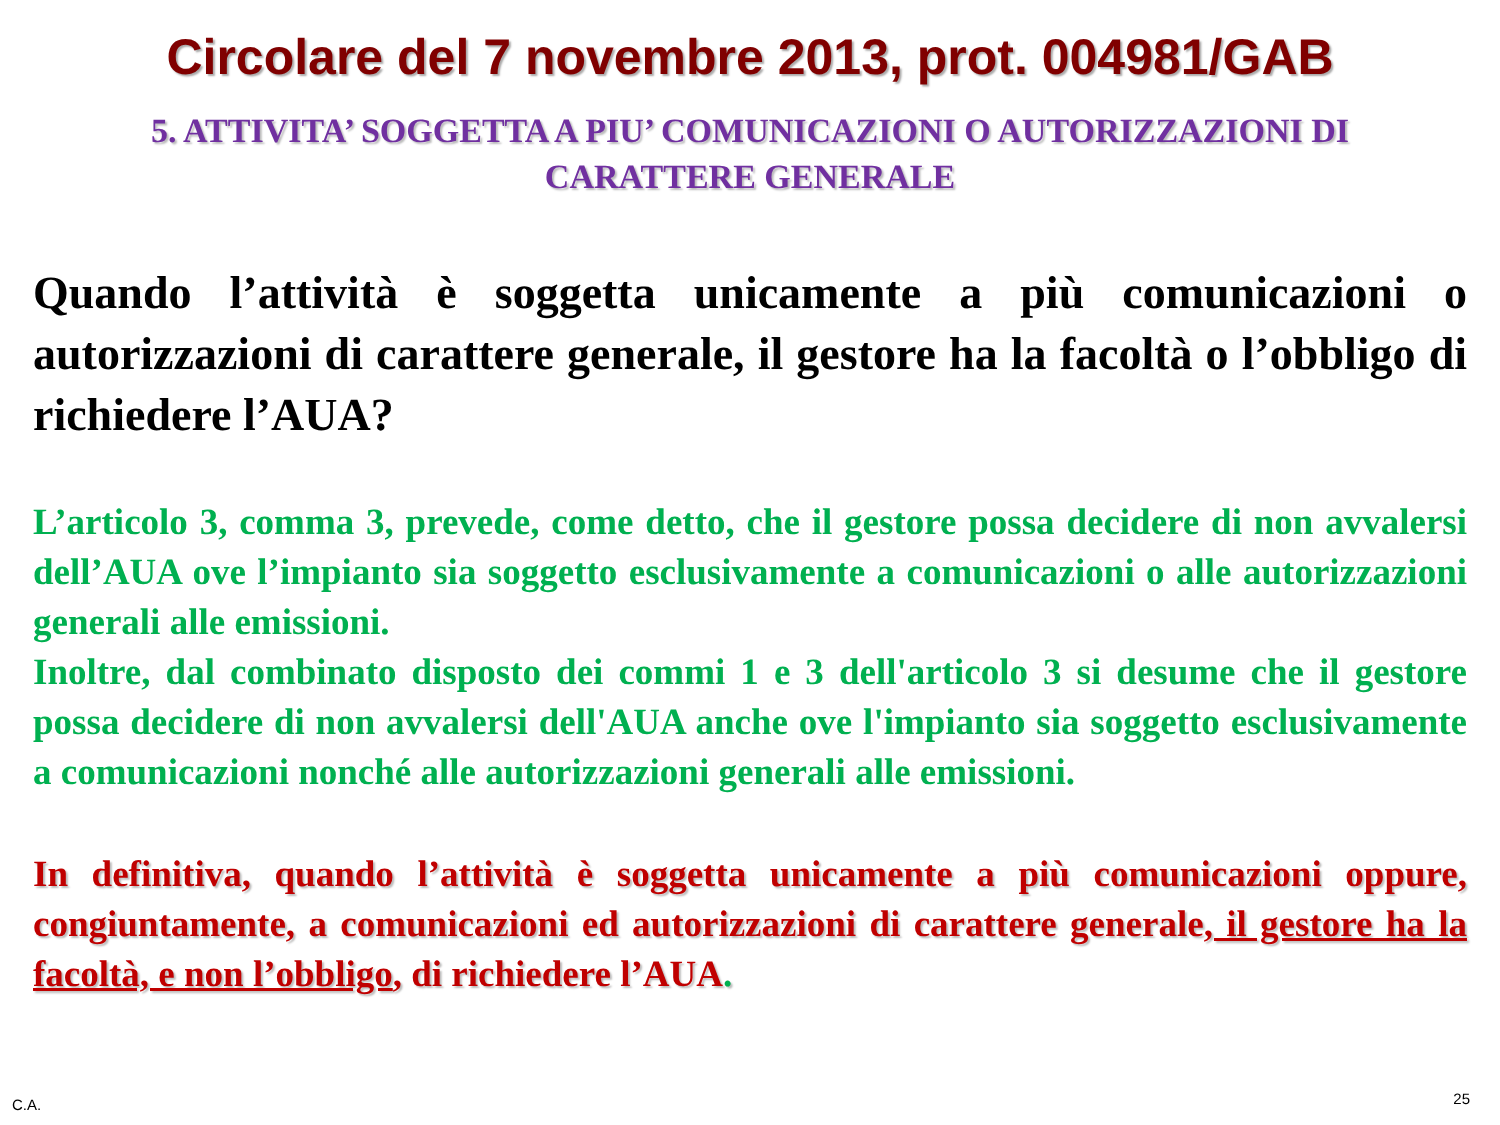Circolare del 7 novembre 2013, prot. 004981/GAB
5. ATTIVITA’ SOGGETTA A PIU’ COMUNICAZIONI O AUTORIZZAZIONI DI CARATTERE GENERALE
Quando l’attività è soggetta unicamente a più comunicazioni o autorizzazioni di carattere generale, il gestore ha la facoltà o l’obbligo di richiedere l’AUA?
L’articolo 3, comma 3, prevede, come detto, che il gestore possa decidere di non avvalersi dell’AUA ove l’impianto sia soggetto esclusivamente a comunicazioni o alle autorizzazioni generali alle emissioni.
Inoltre, dal combinato disposto dei commi 1 e 3 dell'articolo 3 si desume che il gestore possa decidere di non avvalersi dell'AUA anche ove l'impianto sia soggetto esclusivamente a comunicazioni nonché alle autorizzazioni generali alle emissioni.
In definitiva, quando l’attività è soggetta unicamente a più comunicazioni oppure, congiuntamente, a comunicazioni ed autorizzazioni di carattere generale, il gestore ha la facoltà, e non l’obbligo, di richiedere l’AUA.
C.A. 25